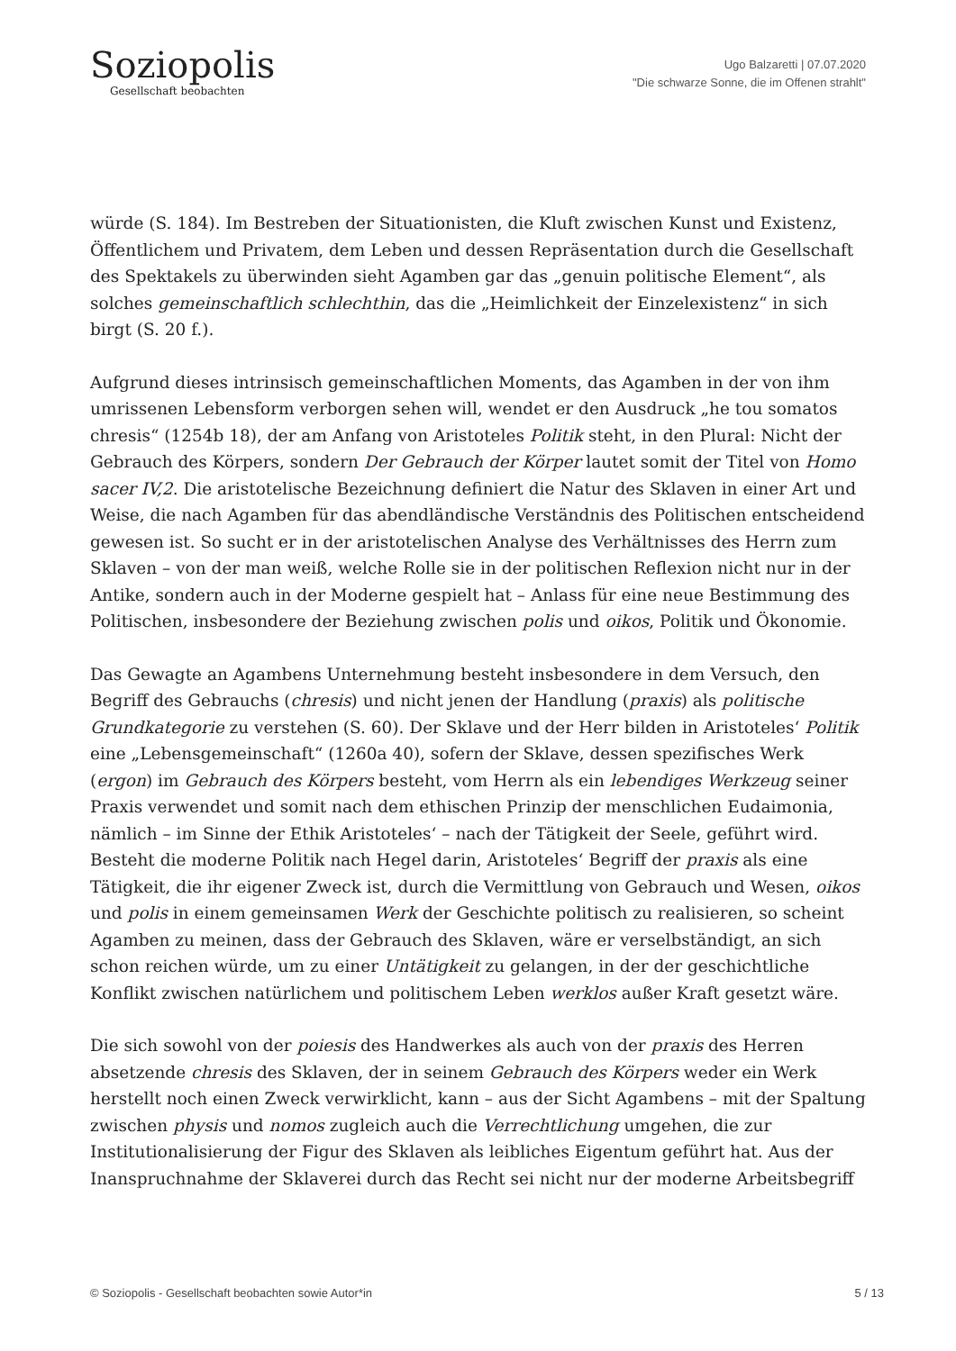Soziopolis
Gesellschaft beobachten
Ugo Balzaretti | 07.07.2020
"Die schwarze Sonne, die im Offenen strahlt"
würde (S. 184). Im Bestreben der Situationisten, die Kluft zwischen Kunst und Existenz, Öffentlichem und Privatem, dem Leben und dessen Repräsentation durch die Gesellschaft des Spektakels zu überwinden sieht Agamben gar das „genuin politische Element“, als solches gemeinschaftlich schlechthin, das die „Heimlichkeit der Einzelexistenz“ in sich birgt (S. 20 f.).
Aufgrund dieses intrinsisch gemeinschaftlichen Moments, das Agamben in der von ihm umrissenen Lebensform verborgen sehen will, wendet er den Ausdruck „he tou somatos chresis“ (1254b 18), der am Anfang von Aristoteles Politik steht, in den Plural: Nicht der Gebrauch des Körpers, sondern Der Gebrauch der Körper lautet somit der Titel von Homo sacer IV,2. Die aristotelische Bezeichnung definiert die Natur des Sklaven in einer Art und Weise, die nach Agamben für das abendländische Verständnis des Politischen entscheidend gewesen ist. So sucht er in der aristotelischen Analyse des Verhältnisses des Herrn zum Sklaven – von der man weiß, welche Rolle sie in der politischen Reflexion nicht nur in der Antike, sondern auch in der Moderne gespielt hat – Anlass für eine neue Bestimmung des Politischen, insbesondere der Beziehung zwischen polis und oikos, Politik und Ökonomie.
Das Gewagte an Agambens Unternehmung besteht insbesondere in dem Versuch, den Begriff des Gebrauchs (chresis) und nicht jenen der Handlung (praxis) als politische Grundkategorie zu verstehen (S. 60). Der Sklave und der Herr bilden in Aristoteles‘ Politik eine „Lebensgemeinschaft“ (1260a 40), sofern der Sklave, dessen spezifisches Werk (ergon) im Gebrauch des Körpers besteht, vom Herrn als ein lebendiges Werkzeug seiner Praxis verwendet und somit nach dem ethischen Prinzip der menschlichen Eudaimonia, nämlich – im Sinne der Ethik Aristoteles‘ – nach der Tätigkeit der Seele, geführt wird. Besteht die moderne Politik nach Hegel darin, Aristoteles‘ Begriff der praxis als eine Tätigkeit, die ihr eigener Zweck ist, durch die Vermittlung von Gebrauch und Wesen, oikos und polis in einem gemeinsamen Werk der Geschichte politisch zu realisieren, so scheint Agamben zu meinen, dass der Gebrauch des Sklaven, wäre er verselbständigt, an sich schon reichen würde, um zu einer Untätigkeit zu gelangen, in der der geschichtliche Konflikt zwischen natürlichem und politischem Leben werklos außer Kraft gesetzt wäre.
Die sich sowohl von der poiesis des Handwerkes als auch von der praxis des Herren absetzende chresis des Sklaven, der in seinem Gebrauch des Körpers weder ein Werk herstellt noch einen Zweck verwirklicht, kann – aus der Sicht Agambens – mit der Spaltung zwischen physis und nomos zugleich auch die Verrechtlichung umgehen, die zur Institutionalisierung der Figur des Sklaven als leibliches Eigentum geführt hat. Aus der Inanspruchnahme der Sklaverei durch das Recht sei nicht nur der moderne Arbeitsbegriff
© Soziopolis - Gesellschaft beobachten sowie Autor*in 5 / 13